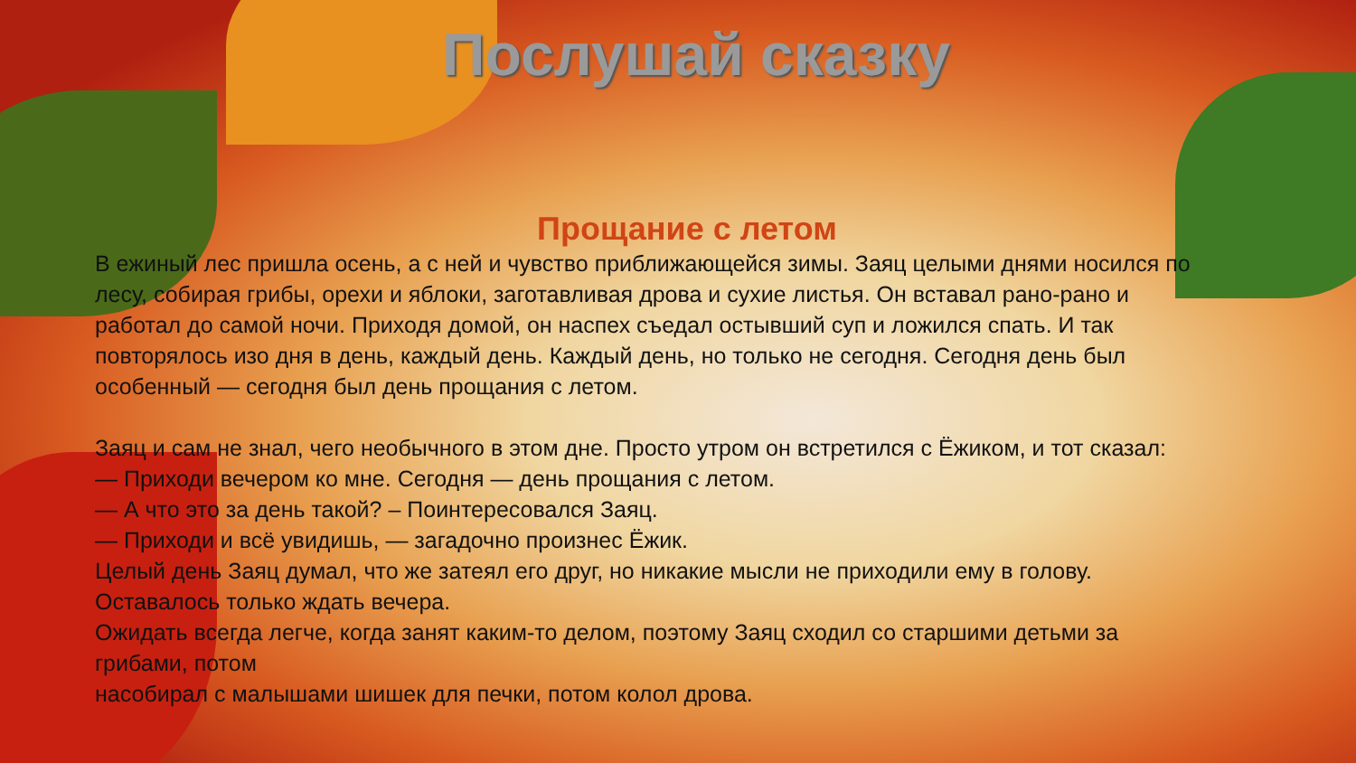Послушай сказку
Прощание с летом
В ежиный лес пришла осень, а с ней и чувство приближающейся зимы. Заяц целыми днями носился по лесу, собирая грибы, орехи и яблоки, заготавливая дрова и сухие листья. Он вставал рано-рано и работал до самой ночи. Приходя домой, он наспех съедал остывший суп и ложился спать. И так повторялось изо дня в день, каждый день. Каждый день, но только не сегодня. Сегодня день был особенный — сегодня был день прощания с летом.
Заяц и сам не знал, чего необычного в этом дне. Просто утром он встретился с Ёжиком, и тот сказал:
— Приходи вечером ко мне. Сегодня — день прощания с летом.
— А что это за день такой? – Поинтересовался Заяц.
— Приходи и всё увидишь, — загадочно произнес Ёжик.
Целый день Заяц думал, что же затеял его друг, но никакие мысли не приходили ему в голову. Оставалось только ждать вечера.
Ожидать всегда легче, когда занят каким-то делом, поэтому Заяц сходил со старшими детьми за грибами, потом
насобирал с малышами шишек для печки, потом колол дрова.